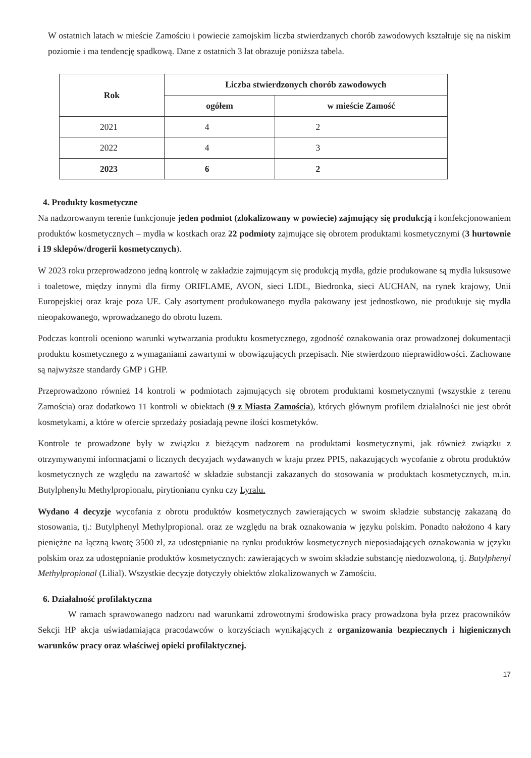W ostatnich latach w mieście Zamościu i powiecie zamojskim liczba stwierdzanych chorób zawodowych kształtuje się na niskim poziomie i ma tendencję spadkową. Dane z ostatnich 3 lat obrazuje poniższa tabela.
| Rok | Liczba stwierdzonych chorób zawodowych | |
| --- | --- | --- |
| | ogółem | w mieście Zamość |
| 2021 | 4 | 2 |
| 2022 | 4 | 3 |
| 2023 | 6 | 2 |
4. Produkty kosmetyczne
Na nadzorowanym terenie funkcjonuje jeden podmiot (zlokalizowany w powiecie) zajmujący się produkcją i konfekcjonowaniem produktów kosmetycznych – mydła w kostkach oraz 22 podmioty zajmujące się obrotem produktami kosmetycznymi (3 hurtownie i 19 sklepów/drogerii kosmetycznych).
W 2023 roku przeprowadzono jedną kontrolę w zakładzie zajmującym się produkcją mydła, gdzie produkowane są mydła luksusowe i toaletowe, między innymi dla firmy ORIFLAME, AVON, sieci LIDL, Biedronka, sieci AUCHAN, na rynek krajowy, Unii Europejskiej oraz kraje poza UE. Cały asortyment produkowanego mydła pakowany jest jednostkowo, nie produkuje się mydła nieopakowanego, wprowadzanego do obrotu luzem.
Podczas kontroli oceniono warunki wytwarzania produktu kosmetycznego, zgodność oznakowania oraz prowadzonej dokumentacji produktu kosmetycznego z wymaganiami zawartymi w obowiązujących przepisach. Nie stwierdzono nieprawidłowości. Zachowane są najwyższe standardy GMP i GHP.
Przeprowadzono również 14 kontroli w podmiotach zajmujących się obrotem produktami kosmetycznymi (wszystkie z terenu Zamościa) oraz dodatkowo 11 kontroli w obiektach (9 z Miasta Zamościa), których głównym profilem działalności nie jest obrót kosmetykami, a które w ofercie sprzedaży posiadają pewne ilości kosmetyków.
Kontrole te prowadzone były w związku z bieżącym nadzorem na produktami kosmetycznymi, jak również związku z otrzymywanymi informacjami o licznych decyzjach wydawanych w kraju przez PPIS, nakazujących wycofanie z obrotu produktów kosmetycznych ze względu na zawartość w składzie substancji zakazanych do stosowania w produktach kosmetycznych, m.in. Butylphenylu Methylpropionalu, pirytionianu cynku czy Lyralu.
Wydano 4 decyzje wycofania z obrotu produktów kosmetycznych zawierających w swoim składzie substancję zakazaną do stosowania, tj.: Butylphenyl Methylpropional. oraz ze względu na brak oznakowania w języku polskim. Ponadto nałożono 4 kary pieniężne na łączną kwotę 3500 zł, za udostępnianie na rynku produktów kosmetycznych nieposiadających oznakowania w języku polskim oraz za udostępnianie produktów kosmetycznych: zawierających w swoim składzie substancję niedozwoloną, tj. Butylphenyl Methylpropional (Lilial). Wszystkie decyzje dotyczyły obiektów zlokalizowanych w Zamościu.
6. Działalność profilaktyczna
W ramach sprawowanego nadzoru nad warunkami zdrowotnymi środowiska pracy prowadzona była przez pracowników Sekcji HP akcja uświadamiająca pracodawców o korzyściach wynikających z organizowania bezpiecznych i higienicznych warunków pracy oraz właściwej opieki profilaktycznej.
17